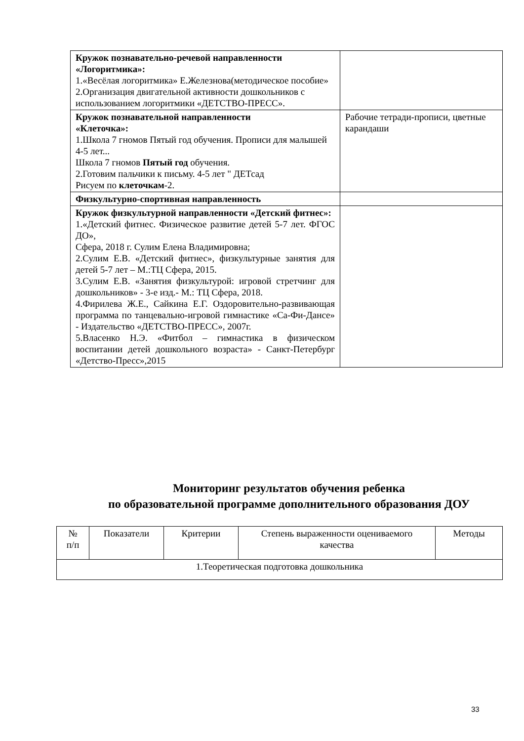| Кружок познавательно-речевой направленности «Логоритмика»: 1.«Весёлая логоритмика» Е.Железнова(методическое пособие» 2.Организация двигательной активности дошкольников с использованием логоритмики «ДЕТСТВО-ПРЕСС». | |
| Кружок познавательной направленности «Клеточка»: 1.Школа 7 гномов Пятый год обучения. Прописи для малышей 4-5 лет... Школа 7 гномов Пятый год обучения. 2.Готовим пальчики к письму. 4-5 лет " ДЕТсад Рисуем по клеточкам -2. | Рабочие тетради-прописи, цветные карандаши |
| Физкультурно-спортивная направленность | |
| Кружок физкультурной направленности «Детский фитнес»: 1.«Детский фитнес. Физическое развитие детей 5-7 лет. ФГОС ДО», Сфера, 2018 г. Сулим Елена Владимировна; 2.Сулим Е.В. «Детский фитнес», физкультурные занятия для детей 5-7 лет – М.:ТЦ Сфера, 2015. 3.Сулим Е.В. «Занятия физкультурой: игровой стретчинг для дошкольников» - 3-е изд.- М.: ТЦ Сфера, 2018. 4.Фирилева Ж.Е., Сайкина Е.Г. Оздоровительно-развивающая программа по танцевально-игровой гимнастике «Са-Фи-Дансе» - Издательство «ДЕТСТВО-ПРЕСС», 2007г. 5.Власенко Н.Э. «Фитбол – гимнастика в физическом воспитании детей дошкольного возраста» - Санкт-Петербург «Детство-Пресс»,2015 | |
Мониторинг результатов обучения ребенка
по образовательной программе дополнительного образования ДОУ
| № п/п | Показатели | Критерии | Степень выраженности оцениваемого качества | Методы |
| --- | --- | --- | --- | --- |
| 1.Теоретическая подготовка дошкольника | | | | |
33